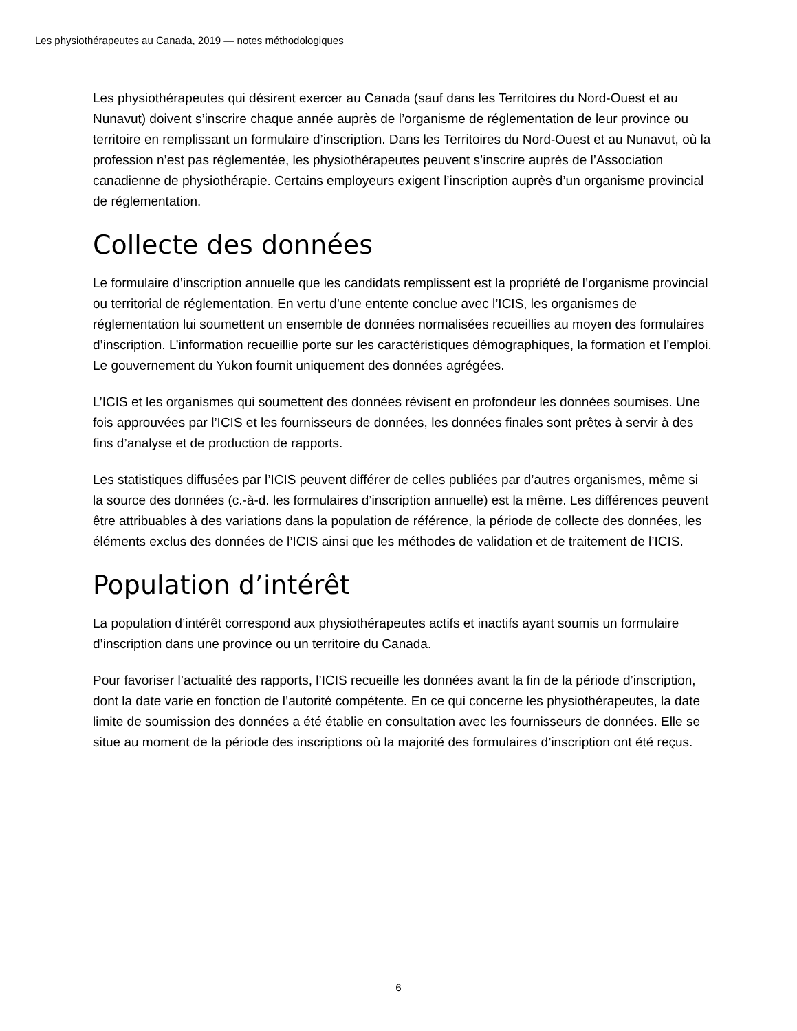Les physiothérapeutes au Canada, 2019 — notes méthodologiques
Les physiothérapeutes qui désirent exercer au Canada (sauf dans les Territoires du Nord-Ouest et au Nunavut) doivent s’inscrire chaque année auprès de l’organisme de réglementation de leur province ou territoire en remplissant un formulaire d’inscription. Dans les Territoires du Nord-Ouest et au Nunavut, où la profession n’est pas réglementée, les physiothérapeutes peuvent s’inscrire auprès de l’Association canadienne de physiothérapie. Certains employeurs exigent l’inscription auprès d’un organisme provincial de réglementation.
Collecte des données
Le formulaire d’inscription annuelle que les candidats remplissent est la propriété de l’organisme provincial ou territorial de réglementation. En vertu d’une entente conclue avec l’ICIS, les organismes de réglementation lui soumettent un ensemble de données normalisées recueillies au moyen des formulaires d’inscription. L’information recueillie porte sur les caractéristiques démographiques, la formation et l’emploi. Le gouvernement du Yukon fournit uniquement des données agrégées.
L’ICIS et les organismes qui soumettent des données révisent en profondeur les données soumises. Une fois approuvées par l’ICIS et les fournisseurs de données, les données finales sont prêtes à servir à des fins d’analyse et de production de rapports.
Les statistiques diffusées par l’ICIS peuvent différer de celles publiées par d’autres organismes, même si la source des données (c.-à-d. les formulaires d’inscription annuelle) est la même. Les différences peuvent être attribuables à des variations dans la population de référence, la période de collecte des données, les éléments exclus des données de l’ICIS ainsi que les méthodes de validation et de traitement de l’ICIS.
Population d’intérêt
La population d’intérêt correspond aux physiothérapeutes actifs et inactifs ayant soumis un formulaire d’inscription dans une province ou un territoire du Canada.
Pour favoriser l’actualité des rapports, l’ICIS recueille les données avant la fin de la période d’inscription, dont la date varie en fonction de l’autorité compétente. En ce qui concerne les physiothérapeutes, la date limite de soumission des données a été établie en consultation avec les fournisseurs de données. Elle se situe au moment de la période des inscriptions où la majorité des formulaires d’inscription ont été reçus.
6